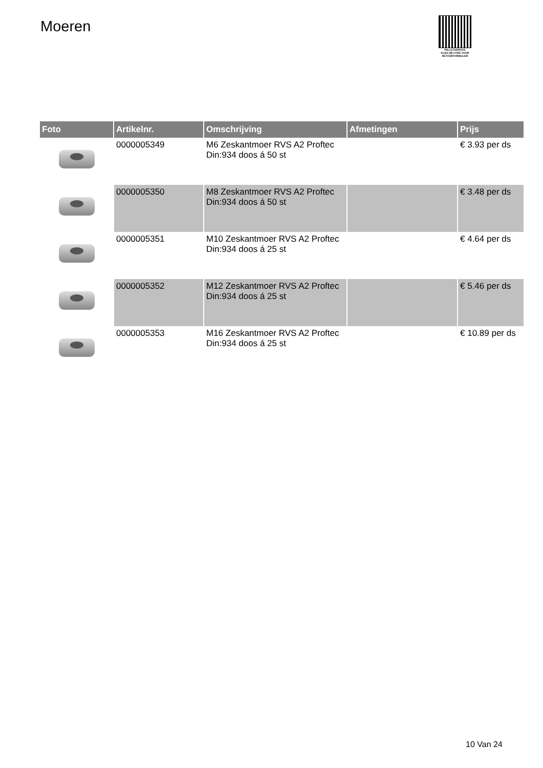Moeren
PALLETSERVICE
SCAN QR-CODE VOOR RETOURFORMULIER
| Foto | Artikelnr. | Omschrijving | Afmetingen | Prijs |
| --- | --- | --- | --- | --- |
| | 0000005349 | M6 Zeskantmoer RVS A2 Proftec Din:934 doos á 50 st | | € 3.93 per ds |
| | 0000005350 | M8 Zeskantmoer RVS A2 Proftec Din:934 doos á 50 st | | € 3.48 per ds |
| | 0000005351 | M10 Zeskantmoer RVS A2 Proftec Din:934 doos á 25 st | | € 4.64 per ds |
| | 0000005352 | M12 Zeskantmoer RVS A2 Proftec Din:934 doos á 25 st | | € 5.46 per ds |
| | 0000005353 | M16 Zeskantmoer RVS A2 Proftec Din:934 doos á 25 st | | € 10.89 per ds |
10 Van 24